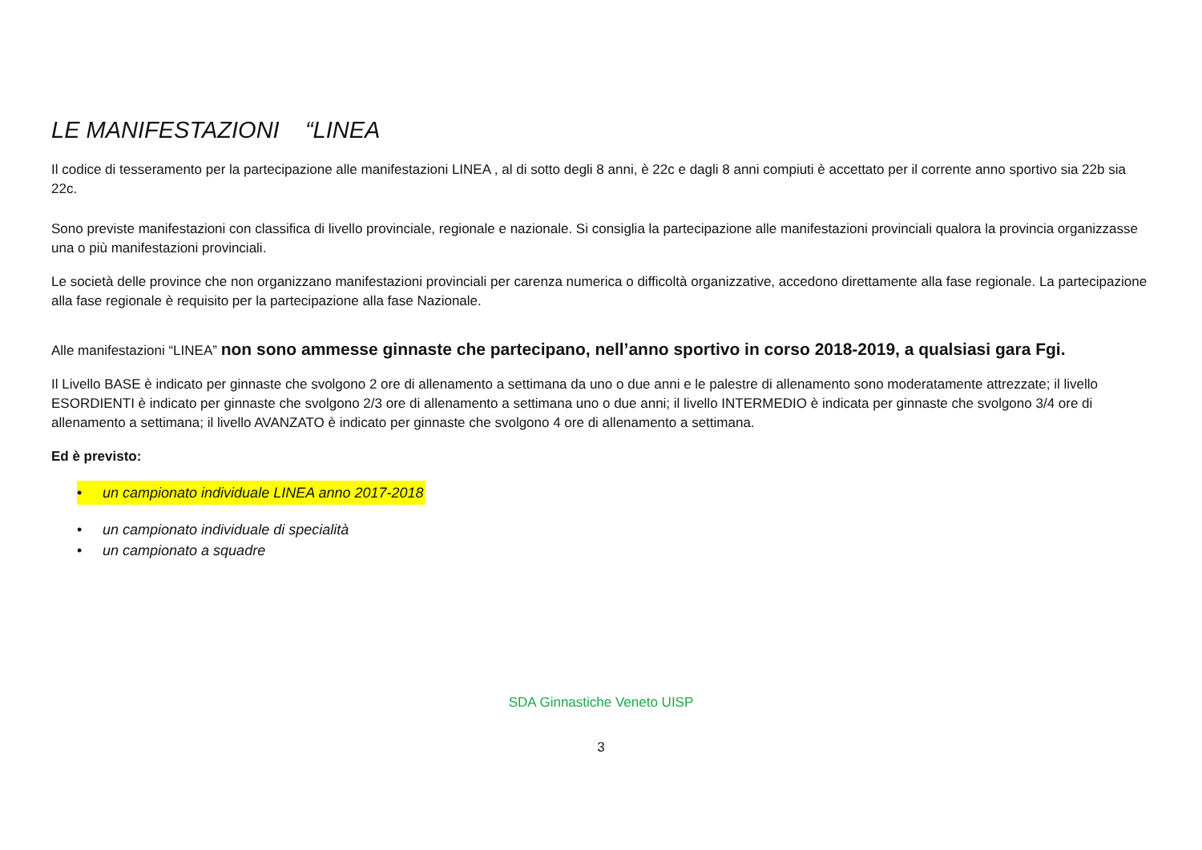LE MANIFESTAZIONI “LINEA
Il codice di tesseramento per la partecipazione alle manifestazioni LINEA , al di sotto degli 8 anni, è 22c e dagli 8 anni compiuti è accettato per il corrente anno sportivo sia 22b sia 22c.
Sono previste manifestazioni con classifica di livello provinciale, regionale e nazionale. Si consiglia la partecipazione alle manifestazioni provinciali qualora la provincia organizzasse una o più manifestazioni provinciali.
Le società delle province che non organizzano manifestazioni provinciali per carenza numerica o difficoltà organizzative, accedono direttamente alla fase regionale. La partecipazione alla fase regionale è requisito per la partecipazione alla fase Nazionale.
Alle manifestazioni “LINEA” non sono ammesse ginnaste che partecipano, nell’anno sportivo in corso 2018-2019, a qualsiasi gara Fgi.
Il Livello BASE è indicato per ginnaste che svolgono 2 ore di allenamento a settimana da uno o due anni e le palestre di allenamento sono moderatamente attrezzate; il livello ESORDIENTI è indicato per ginnaste che svolgono 2/3 ore di allenamento a settimana uno o due anni; il livello INTERMEDIO è indicata per ginnaste che svolgono 3/4 ore di allenamento a settimana; il livello AVANZATO è indicato per ginnaste che svolgono 4 ore di allenamento a settimana.
Ed è previsto:
• un campionato individuale LINEA anno 2017-2018
• un campionato individuale di specialità
• un campionato a squadre
SDA Ginnastiche Veneto UISP
3